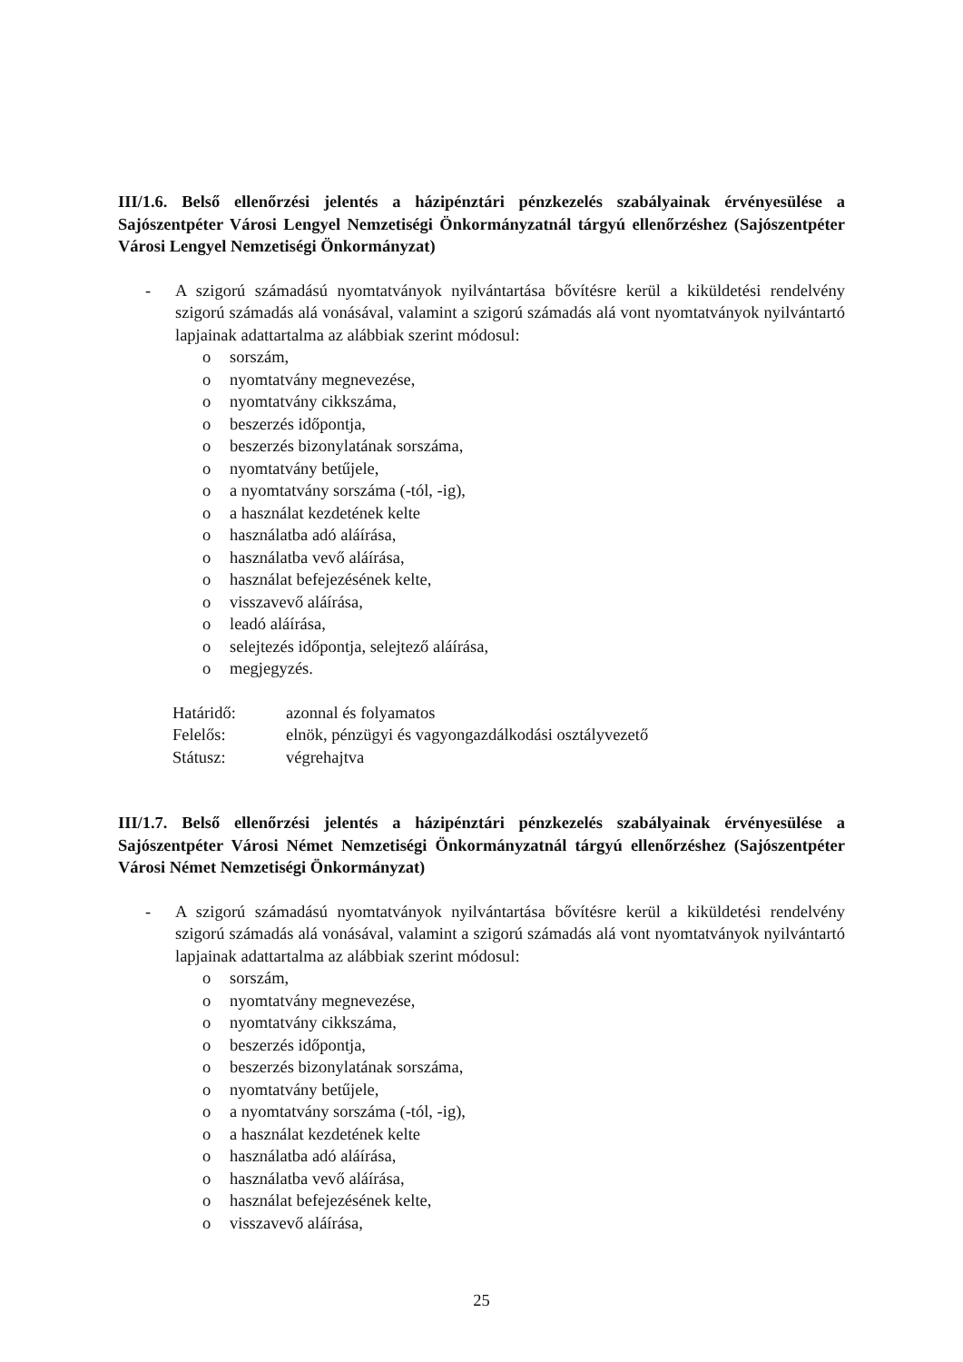III/1.6. Belső ellenőrzési jelentés a házipénztári pénzkezelés szabályainak érvényesülése a Sajószentpéter Városi Lengyel Nemzetiségi Önkormányzatnál tárgyú ellenőrzéshez (Sajószentpéter Városi Lengyel Nemzetiségi Önkormányzat)
- A szigorú számadású nyomtatványok nyilvántartása bővítésre kerül a kiküldetési rendelvény szigorú számadás alá vonásával, valamint a szigorú számadás alá vont nyomtatványok nyilvántartó lapjainak adattartalma az alábbiak szerint módosul:
o sorszám,
o nyomtatvány megnevezése,
o nyomtatvány cikkszáma,
o beszerzés időpontja,
o beszerzés bizonylatának sorszáma,
o nyomtatvány betűjele,
o a nyomtatvány sorszáma (-tól, -ig),
o a használat kezdetének kelte
o használatba adó aláírása,
o használatba vevő aláírása,
o használat befejezésének kelte,
o visszavevő aláírása,
o leadó aláírása,
o selejtezés időpontja, selejtező aláírása,
o megjegyzés.
| Határidő: | azonnal és folyamatos |
| Felelős: | elnök, pénzügyi és vagyongazdálkodási osztályvezető |
| Státusz: | végrehajtva |
III/1.7. Belső ellenőrzési jelentés a házipénztári pénzkezelés szabályainak érvényesülése a Sajószentpéter Városi Német Nemzetiségi Önkormányzatnál tárgyú ellenőrzéshez (Sajószentpéter Városi Német Nemzetiségi Önkormányzat)
- A szigorú számadású nyomtatványok nyilvántartása bővítésre kerül a kiküldetési rendelvény szigorú számadás alá vonásával, valamint a szigorú számadás alá vont nyomtatványok nyilvántartó lapjainak adattartalma az alábbiak szerint módosul:
o sorszám,
o nyomtatvány megnevezése,
o nyomtatvány cikkszáma,
o beszerzés időpontja,
o beszerzés bizonylatának sorszáma,
o nyomtatvány betűjele,
o a nyomtatvány sorszáma (-tól, -ig),
o a használat kezdetének kelte
o használatba adó aláírása,
o használatba vevő aláírása,
o használat befejezésének kelte,
o visszavevő aláírása,
25